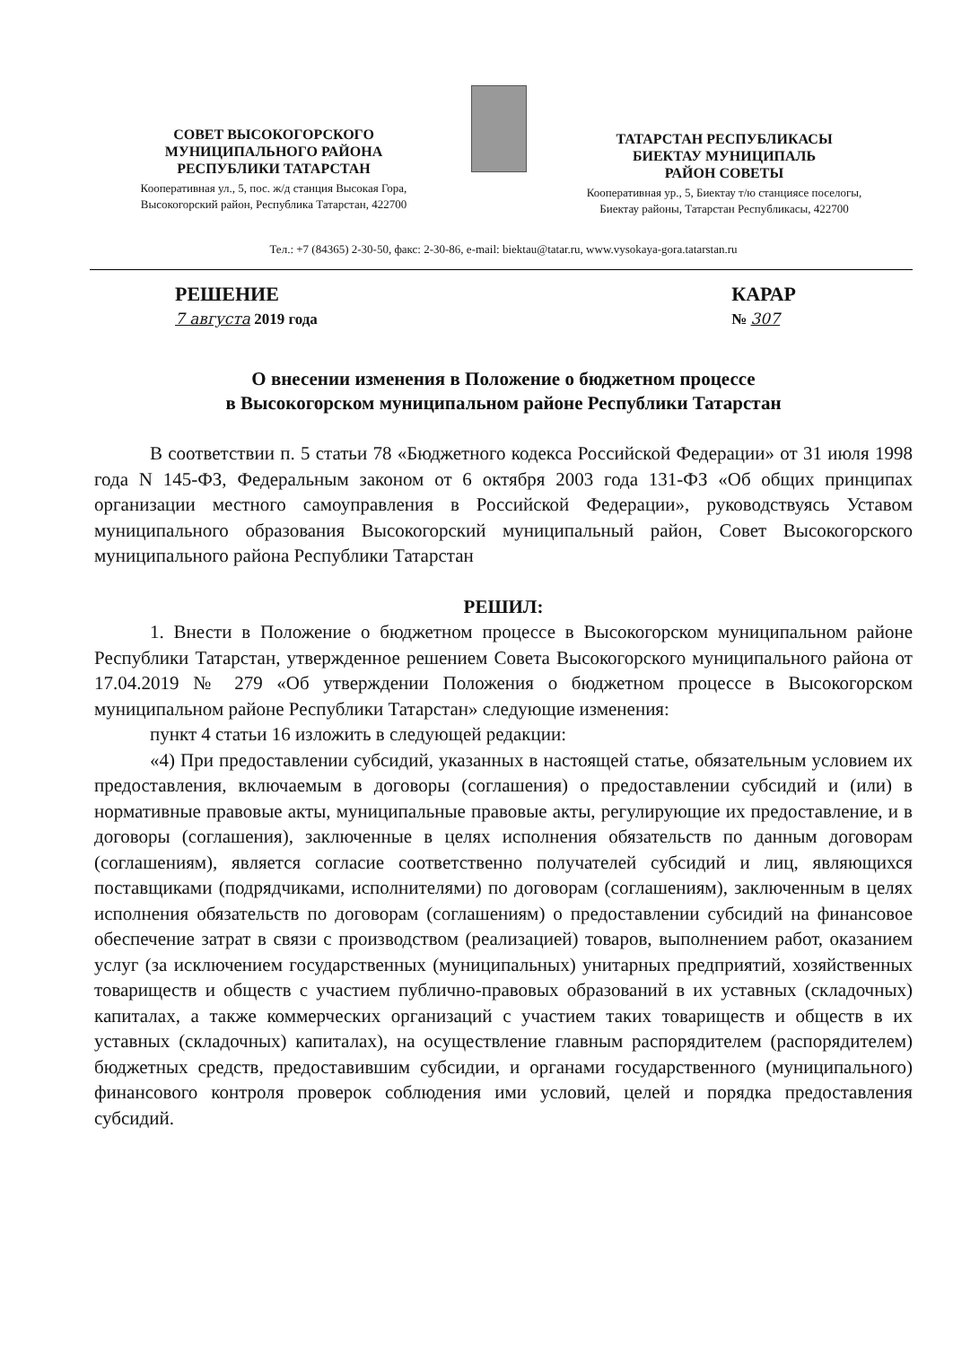СОВЕТ ВЫСОКОГОРСКОГО
МУНИЦИПАЛЬНОГО РАЙОНА
РЕСПУБЛИКИ ТАТАРСТАН
Кооперативная ул., 5, пос. ж/д станция Высокая Гора,
Высокогорский район, Республика Татарстан, 422700
ТАТАРСТАН РЕСПУБЛИКАСЫ
БИЕКТАУ МУНИЦИПАЛЬ
РАЙОН СОВЕТЫ
Кооперативная ур., 5, Биектау т/ю станциясе поселогы,
Биектау районы, Татарстан Республикасы, 422700
Тел.: +7 (84365) 2-30-50, факс: 2-30-86, e-mail: biektau@tatar.ru, www.vysokaya-gora.tatarstan.ru
РЕШЕНИЕ
7 августа 2019 года
КАРАР
№ 307
О внесении изменения в Положение о бюджетном процессе
в Высокогорском муниципальном районе Республики Татарстан
В соответствии п. 5 статьи 78 «Бюджетного кодекса Российской Федерации» от 31 июля 1998 года N 145-ФЗ, Федеральным законом от 6 октября 2003 года 131-ФЗ «Об общих принципах организации местного самоуправления в Российской Федерации», руководствуясь Уставом муниципального образования Высокогорский муниципальный район, Совет Высокогорского муниципального района Республики Татарстан
РЕШИЛ:
1. Внести в Положение о бюджетном процессе в Высокогорском муниципальном районе Республики Татарстан, утвержденное решением Совета Высокогорского муниципального района от 17.04.2019 № 279 «Об утверждении Положения о бюджетном процессе в Высокогорском муниципальном районе Республики Татарстан» следующие изменения:
пункт 4 статьи 16 изложить в следующей редакции:
«4) При предоставлении субсидий, указанных в настоящей статье, обязательным условием их предоставления, включаемым в договоры (соглашения) о предоставлении субсидий и (или) в нормативные правовые акты, муниципальные правовые акты, регулирующие их предоставление, и в договоры (соглашения), заключенные в целях исполнения обязательств по данным договорам (соглашениям), является согласие соответственно получателей субсидий и лиц, являющихся поставщиками (подрядчиками, исполнителями) по договорам (соглашениям), заключенным в целях исполнения обязательств по договорам (соглашениям) о предоставлении субсидий на финансовое обеспечение затрат в связи с производством (реализацией) товаров, выполнением работ, оказанием услуг (за исключением государственных (муниципальных) унитарных предприятий, хозяйственных товариществ и обществ с участием публично-правовых образований в их уставных (складочных) капиталах, а также коммерческих организаций с участием таких товариществ и обществ в их уставных (складочных) капиталах), на осуществление главным распорядителем (распорядителем) бюджетных средств, предоставившим субсидии, и органами государственного (муниципального) финансового контроля проверок соблюдения ими условий, целей и порядка предоставления субсидий.